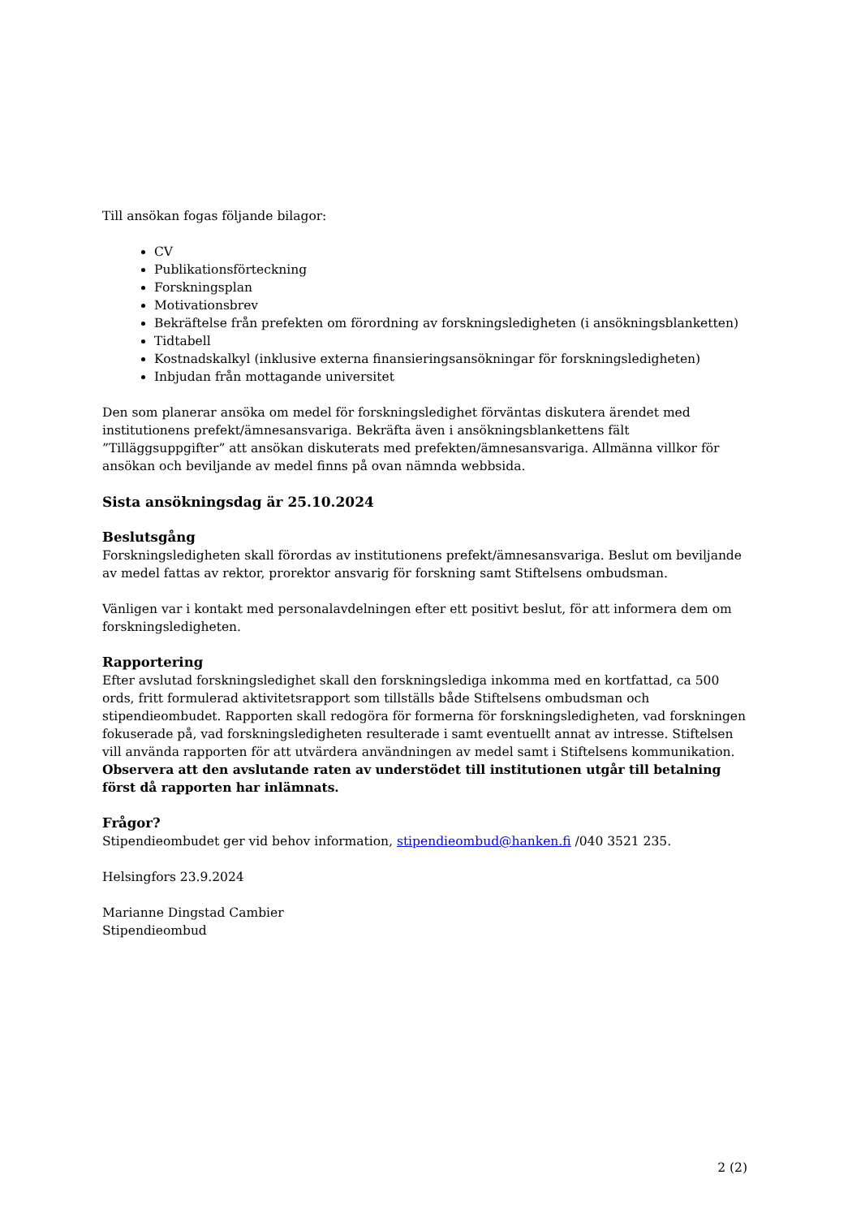Till ansökan fogas följande bilagor:
CV
Publikationsförteckning
Forskningsplan
Motivationsbrev
Bekräftelse från prefekten om förordning av forskningsledigheten (i ansökningsblanketten)
Tidtabell
Kostnadskalkyl (inklusive externa finansieringsansökningar för forskningsledigheten)
Inbjudan från mottagande universitet
Den som planerar ansöka om medel för forskningsledighet förväntas diskutera ärendet med institutionens prefekt/ämnesansvariga. Bekräfta även i ansökningsblankettens fält ”Tilläggsuppgifter” att ansökan diskuterats med prefekten/ämnesansvariga. Allmänna villkor för ansökan och beviljande av medel finns på ovan nämnda webbsida.
Sista ansökningsdag är 25.10.2024
Beslutsgång
Forskningsledigheten skall förordas av institutionens prefekt/ämnesansvariga. Beslut om beviljande av medel fattas av rektor, prorektor ansvarig för forskning samt Stiftelsens ombudsman.
Vänligen var i kontakt med personalavdelningen efter ett positivt beslut, för att informera dem om forskningsledigheten.
Rapportering
Efter avslutad forskningsledighet skall den forskningslediga inkomma med en kortfattad, ca 500 ords, fritt formulerad aktivitetsrapport som tillställs både Stiftelsens ombudsman och stipendieombudet. Rapporten skall redogöra för formerna för forskningsledigheten, vad forskningen fokuserade på, vad forskningsledigheten resulterade i samt eventuellt annat av intresse. Stiftelsen vill använda rapporten för att utvärdera användningen av medel samt i Stiftelsens kommunikation. Observera att den avslutande raten av understödet till institutionen utgår till betalning först då rapporten har inlämnats.
Frågor?
Stipendieombudet ger vid behov information, stipendieombud@hanken.fi /040 3521 235.
Helsingfors 23.9.2024
Marianne Dingstad Cambier
Stipendieombud
2 (2)